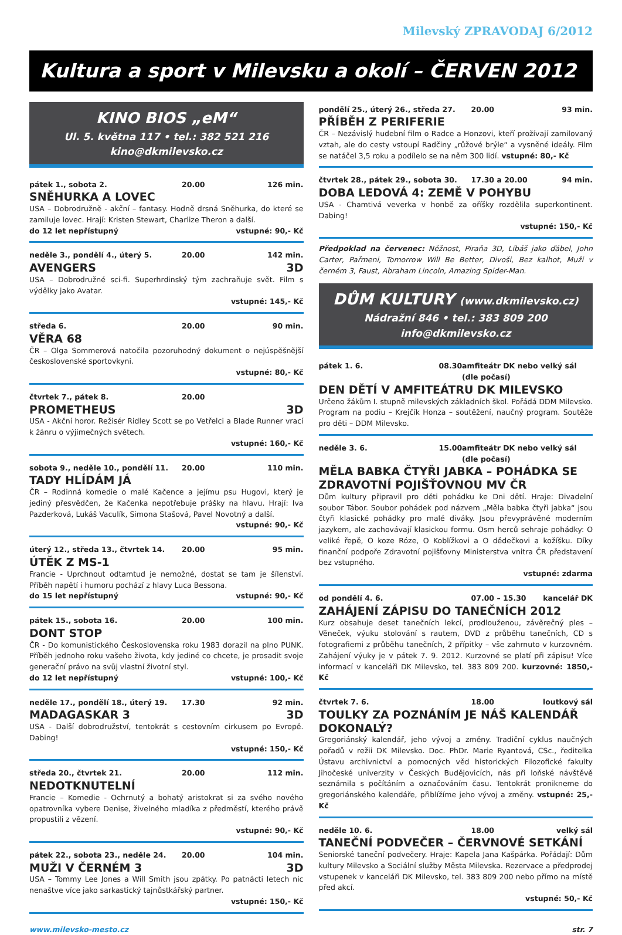Milevský ZPRAVODAJ 6/2012
Kultura a sport v Milevsku a okolí – ČERVEN 2012
KINO BIOS „eM“
Ul. 5. května 117 • tel.: 382 521 216
kino@dkmilevsko.cz
pátek 1., sobota 2. 20.00 126 min.
SNĚHURKA A LOVEC
USA – Dobrodružně - akční – fantasy. Hodně drsná Sněhurka, do které se zamiluje lovec. Hrají: Kristen Stewart, Charlize Theron a další.
do 12 let nepřístupný vstupné: 90,- Kč
neděle 3., pondělí 4., úterý 5. 20.00 142 min.
AVENGERS 3D
USA – Dobrodružné sci-fi. Superhrdinský tým zachraňuje svět. Film s výdělky jako Avatar.
vstupné: 145,- Kč
středa 6. 20.00 90 min.
VĚRA 68
ČR – Olga Sommerová natočila pozoruhodný dokument o nejúspěšnější československé sportovkyni.
vstupné: 80,- Kč
čtvrtek 7., pátek 8. 20.00
PROMETHEUS 3D
USA - Akční horor. Režisér Ridley Scott se po Vetřelci a Blade Runner vrací k žánru o výjimečných světech.
vstupné: 160,- Kč
sobota 9., neděle 10., pondělí 11. 20.00 110 min.
TADY HLÍDÁM JÁ
ČR – Rodinná komedie o malé Kačence a jejímu psu Hugovi, který je jediný přesvědčen, že Kačenka nepotřebuje prášky na hlavu. Hrají: Iva Pazderková, Lukáš Vaculík, Simona Stašová, Pavel Novotný a další.
vstupné: 90,- Kč
úterý 12., středa 13., čtvrtek 14. 20.00 95 min.
ÚTĚK Z MS-1
Francie - Uprchnout odtamtud je nemožné, dostat se tam je šílenství. Příběh napětí i humoru pochází z hlavy Luca Bessona.
do 15 let nepřístupný vstupné: 90,- Kč
pátek 15., sobota 16. 20.00 100 min.
DONT STOP
ČR - Do komunistického Československa roku 1983 dorazil na plno PUNK. Příběh jednoho roku vašeho života, kdy jediné co chcete, je prosadit svoje generační právo na svůj vlastní životní styl.
do 12 let nepřístupný vstupné: 100,- Kč
neděle 17., pondělí 18., úterý 19. 17.30 92 min.
MADAGASKAR 3 3D
USA - Další dobrodružství, tentokrát s cestovním cirkusem po Evropě. Dabing!
vstupné: 150,- Kč
středa 20., čtvrtek 21. 20.00 112 min.
NEDOTKNUTELNÍ
Francie – Komedie - Ochrnutý a bohatý aristokrat si za svého nového opatrovníka vybere Denise, živelného mladíka z předměstí, kterého právě propustili z vězení.
vstupné: 90,- Kč
pátek 22., sobota 23., neděle 24. 20.00 104 min.
MUŽI V ČERNÉM 3 3D
USA – Tommy Lee Jones a Will Smith jsou zpátky. Po patnácti letech nic nenaštve více jako sarkastický tajnůstkářský partner.
vstupné: 150,- Kč
pondělí 25., úterý 26., středa 27. 20.00 93 min.
PŘÍBĚH Z PERIFERIE
ČR – Nezávislý hudební film o Radce a Honzovi, kteří prožívají zamilovaný vztah, ale do cesty vstoupí Radčiny „růžové brýle“ a vysněné ideály. Film se natáčel 3,5 roku a podílelo se na něm 300 lidí. vstupné: 80,- Kč
čtvrtek 28., pátek 29., sobota 30. 17.30 a 20.00 94 min.
DOBA LEDOVÁ 4: ZEMĚ V POHYBU
USA - Chamtivá veverka v honbě za oříšky rozdělila superkontinent. Dabing!
vstupné: 150,- Kč
Předpoklad na červenec: Něžnost, Piraňa 3D, Líbáš jako ďábel, John Carter, Pařmeni, Tomorrow Will Be Better, Divoši, Bez kalhot, Muži v černém 3, Faust, Abraham Lincoln, Amazing Spider-Man.
DŮM KULTURY (www.dkmilevsko.cz)
Nádražní 846 • tel.: 383 809 200
info@dkmilevsko.cz
pátek 1. 6. 08.30 amfiteátr DK nebo velký sál (dle počasí)
DEN DĚTÍ V AMFITEÁTRU DK MILEVSKO
Určeno žákům I. stupně milevských základních škol. Pořádá DDM Milevsko. Program na podiu – Krejčík Honza – soutěžení, naučný program. Soutěže pro děti – DDM Milevsko.
neděle 3. 6. 15.00 amfiteátr DK nebo velký sál (dle počasí)
MĚLA BABKA ČTYŘI JABKA – POHÁDKA SE ZDRAVOTNÍ POJIŠŤOVNOU MV ČR
Dům kultury připravil pro děti pohádku ke Dni dětí. Hraje: Divadelní soubor Tábor. Soubor pohádek pod názvem „Měla babka čtyři jabka“ jsou čtyři klasické pohádky pro malé diváky. Jsou převyprávěné moderním jazykem, ale zachovávají klasickou formu. Osm herců sehraje pohádky: O veliké řepě, O koze Róze, O Koblížkovi a O dědečkovi a kožíšku. Díky finanční podpoře Zdravotní pojišťovny Ministerstva vnitra ČR představení bez vstupného.
vstupné: zdarma
od pondělí 4. 6. 07.00 – 15.30 kancelář DK
ZAHÁJENÍ ZÁPISU DO TANEČNÍCH 2012
Kurz obsahuje deset tanečních lekcí, prodlouženou, závěrečný ples – Věneček, výuku stolování s rautem, DVD z průběhu tanečních, CD s fotografiemi z průběhu tanečních, 2 přípitky – vše zahrnuto v kurzovném. Zahájení výuky je v pátek 7. 9. 2012. Kurzovné se platí při zápisu! Více informací v kanceláři DK Milevsko, tel. 383 809 200. kurzovné: 1850,- Kč
čtvrtek 7. 6. 18.00 loutkový sál
TOULKY ZA POZNÁNÍM JE NÁŠ KALENDÁŘ DOKONALÝ?
Gregoriánský kalendář, jeho vývoj a změny. Tradiční cyklus naučných pořadů v režii DK Milevsko. Doc. PhDr. Marie Ryantová, CSc., ředitelka Ústavu archivnictví a pomocných věd historických Filozofické fakulty Jihočeské univerzity v Českých Budějovicích, nás při loňské návštěvě seznámila s počítáním a označováním času. Tentokrát pronikneme do gregoriánského kalendáře, přiblížíme jeho vývoj a změny. vstupné: 25,- Kč
neděle 10. 6. 18.00 velký sál
TANEČNÍ PODVEČER – ČERVNOVÉ SETKÁNÍ
Seniorské taneční podvečery. Hraje: Kapela Jana Kašpárka. Pořádají: Dům kultury Milevsko a Sociální služby Města Milevska. Rezervace a předprodej vstupenek v kanceláři DK Milevsko, tel. 383 809 200 nebo přímo na místě před akcí.
vstupné: 50,- Kč
www.milevsko-mesto.cz str. 7